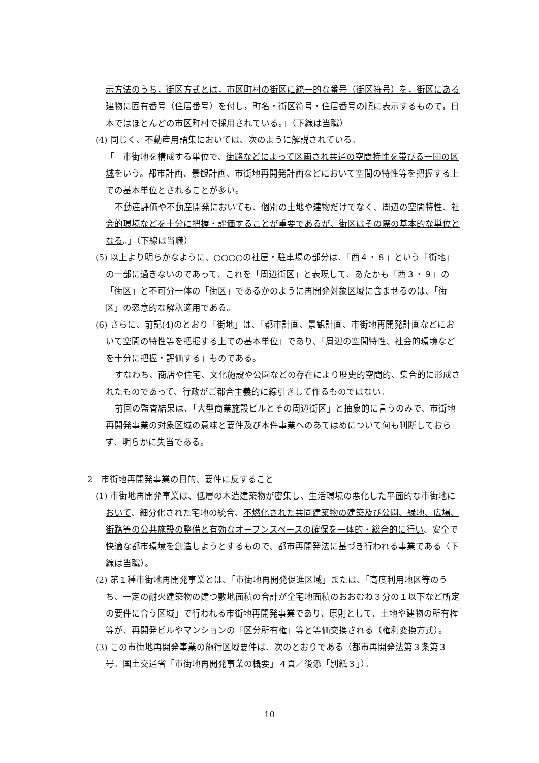示方法のうち，街区方式とは，市区町村の街区に統一的な番号（街区符号）を，街区にある建物に固有番号（住居番号）を付し，町名・街区符号・住居番号の順に表示するもので，日本ではほとんどの市区町村で採用されている。」（下線は当職）
(4) 同じく、不動産用語集においては、次のように解説されている。
「　市街地を構成する単位で、街路などによって区画され共通の空間特性を帯びる一団の区域をいう。都市計画、景観計画、市街地再開発計画などにおいて空間の特性等を把握する上での基本単位とされることが多い。
不動産評価や不動産開発においても、個別の土地や建物だけでなく、周辺の空間特性、社会的環境などを十分に把握・評価することが重要であるが、街区はその際の基本的な単位となる。」（下線は当職）
(5) 以上より明らかなように、○○○○の社屋・駐車場の部分は、「西４・８」という「街地」の一部に過ぎないのであって、これを「周辺街区」と表現して、あたかも「西３・９」の「街区」と不可分一体の「街区」であるかのように再開発対象区域に含ませるのは、「街区」の恣意的な解釈適用である。
(6) さらに、前記(4)のとおり「街地」は、「都市計画、景観計画、市街地再開発計画などにおいて空間の特性等を把握する上での基本単位」であり、「周辺の空間特性、社会的環境などを十分に把握・評価する」ものである。
すなわち、商店や住宅、文化施設や公園などの存在により歴史的空間的、集合的に形成されたものであって、行政がご都合主義的に線引きして作るものではない。
前回の監査結果は、「大型商業施設ビルとその周辺街区」と抽象的に言うのみで、市街地再開発事業の対象区域の意味と要件及び本件事業へのあてはめについて何も判断しておらず、明らかに失当である。
2　市街地再開発事業の目的、要件に反すること
(1) 市街地再開発事業は、低層の木造建築物が密集し、生活環境の悪化した平面的な市街地において、細分化された宅地の統合、不燃化された共同建築物の建築及び公園、緑地、広場、街路等の公共施設の整備と有効なオープンスペースの確保を一体的・総合的に行い、安全で快適な都市環境を創造しようとするもので、都市再開発法に基づき行われる事業である（下線は当職）。
(2) 第１種市街地再開発事業とは、「市街地再開発促進区域」または、「高度利用地区等のうち、一定の耐火建築物の建つ敷地面積の合計が全宅地面積のおおむね３分の１以下など所定の要件に合う区域」で行われる市街地再開発事業であり、原則として、土地や建物の所有権等が、再開発ビルやマンションの「区分所有権」等と等価交換される（権利変換方式）。
(3) この市街地再開発事業の施行区域要件は、次のとおりである（都市再開発法第３条第３号。国土交通省「市街地再開発事業の概要」４頁／後添「別紙３」）。
10